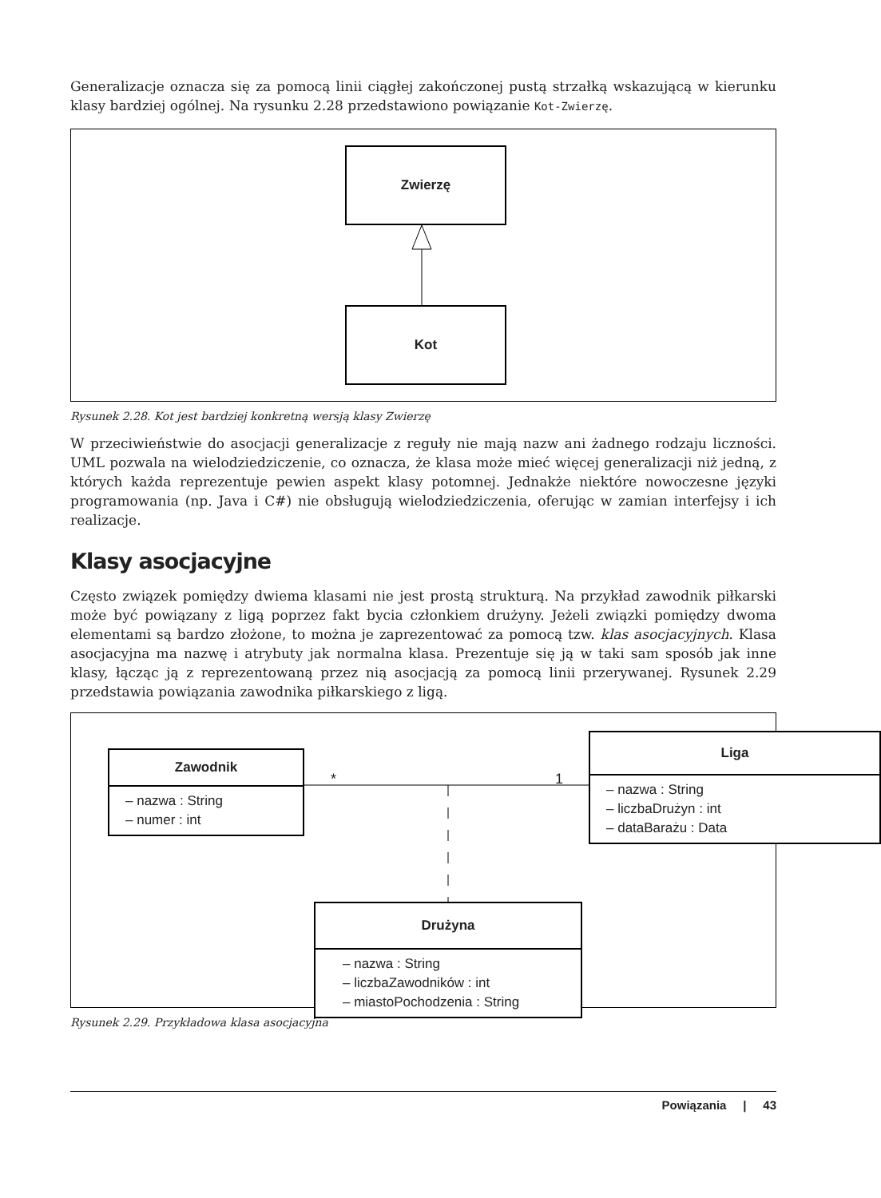Generalizacje oznacza się za pomocą linii ciągłej zakończonej pustą strzałką wskazującą w kierunku klasy bardziej ogólnej. Na rysunku 2.28 przedstawiono powiązanie Kot-Zwierzę.
Zwierzę
Kot
Rysunek 2.28. Kot jest bardziej konkretną wersją klasy Zwierzę
W przeciwieństwie do asocjacji generalizacje z reguły nie mają nazw ani żadnego rodzaju liczności. UML pozwala na wielodziedziczenie, co oznacza, że klasa może mieć więcej generalizacji niż jedną, z których każda reprezentuje pewien aspekt klasy potomnej. Jednakże niektóre nowoczesne języki programowania (np. Java i C#) nie obsługują wielodziedziczenia, oferując w zamian interfejsy i ich realizacje.
Klasy asocjacyjne
Często związek pomiędzy dwiema klasami nie jest prostą strukturą. Na przykład zawodnik piłkarski może być powiązany z ligą poprzez fakt bycia członkiem drużyny. Jeżeli związki pomiędzy dwoma elementami są bardzo złożone, to można je zaprezentować za pomocą tzw. klas asocjacyjnych. Klasa asocjacyjna ma nazwę i atrybuty jak normalna klasa. Prezentuje się ją w taki sam sposób jak inne klasy, łącząc ją z reprezentowaną przez nią asocjacją za pomocą linii przerywanej. Rysunek 2.29 przedstawia powiązania zawodnika piłkarskiego z ligą.
Zawodnik
– nazwa : String
– numer : int
* 1
Liga
– nazwa : String
– liczbaDrużyn : int
– dataBarażu : Data
Drużyna
– nazwa : String
– liczbaZawodników : int
– miastoPochodzenia : String
Rysunek 2.29. Przykładowa klasa asocjacyjna
Powiązania | 43